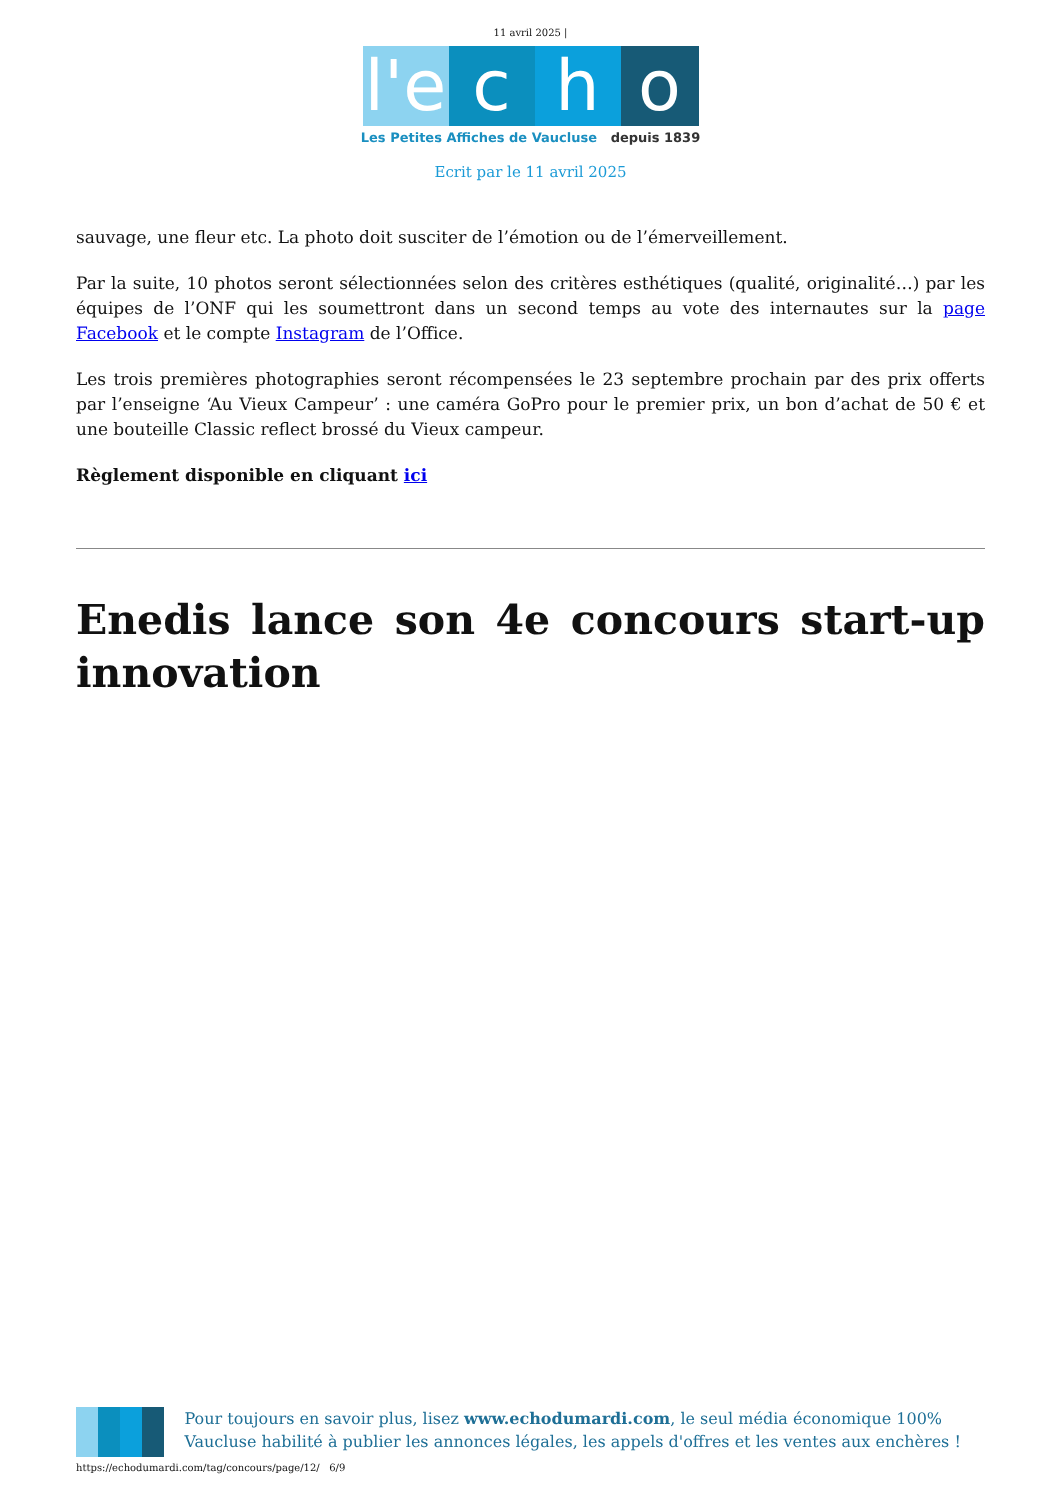11 avril 2025 |
l'e c h o
Les Petites Affiches de Vaucluse depuis 1839
Ecrit par le 11 avril 2025
sauvage, une fleur etc. La photo doit susciter de l’émotion ou de l’émerveillement.
Par la suite, 10 photos seront sélectionnées selon des critères esthétiques (qualité, originalité…) par les équipes de l’ONF qui les soumettront dans un second temps au vote des internautes sur la page Facebook et le compte Instagram de l’Office.
Les trois premières photographies seront récompensées le 23 septembre prochain par des prix offerts par l’enseigne ‘Au Vieux Campeur’ : une caméra GoPro pour le premier prix, un bon d’achat de 50 € et une bouteille Classic reflect brossé du Vieux campeur.
Règlement disponible en cliquant ici
Enedis lance son 4e concours start-up innovation
Pour toujours en savoir plus, lisez www.echodumardi.com, le seul média économique 100% Vaucluse habilité à publier les annonces légales, les appels d'offres et les ventes aux enchères !
https://echodumardi.com/tag/concours/page/12/ 6/9